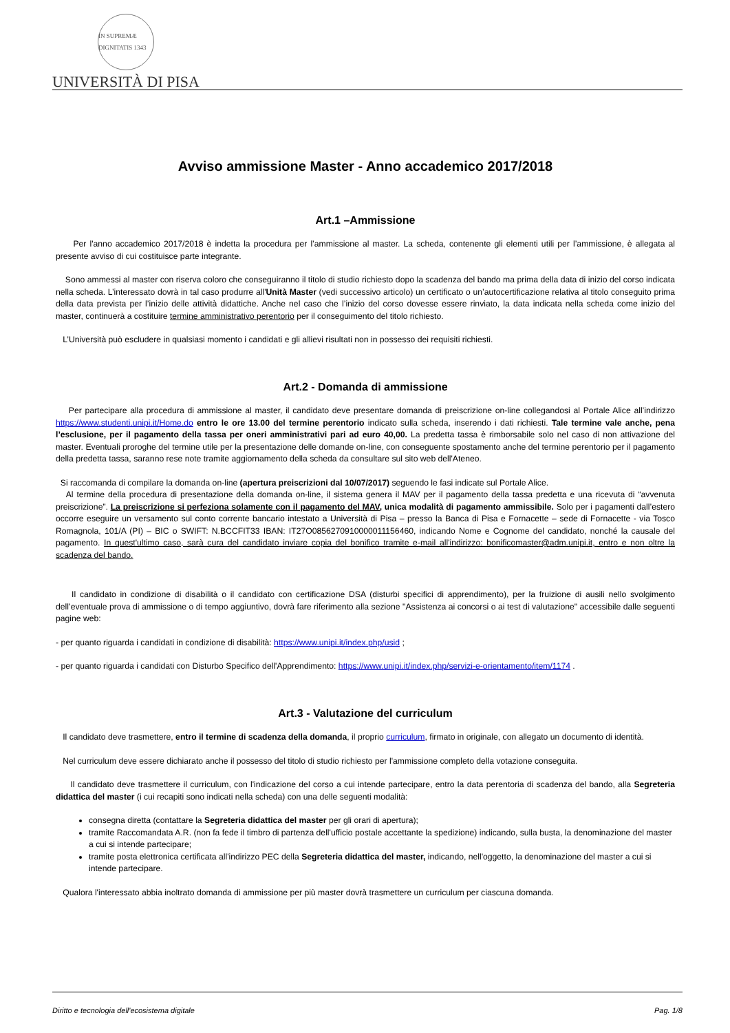IN SUPREMÆ DIGNITATIS 1343
UNIVERSITÀ DI PISA
Avviso ammissione Master - Anno accademico 2017/2018
Art.1 –Ammissione
Per l'anno accademico 2017/2018 è indetta la procedura per l’ammissione al master. La scheda, contenente gli elementi utili per l’ammissione, è allegata al presente avviso di cui costituisce parte integrante.
Sono ammessi al master con riserva coloro che conseguiranno il titolo di studio richiesto dopo la scadenza del bando ma prima della data di inizio del corso indicata nella scheda. L’interessato dovrà in tal caso produrre all'Unità Master (vedi successivo articolo) un certificato o un’autocertificazione relativa al titolo conseguito prima della data prevista per l’inizio delle attività didattiche. Anche nel caso che l’inizio del corso dovesse essere rinviato, la data indicata nella scheda come inizio del master, continuerà a costituire termine amministrativo perentorio per il conseguimento del titolo richiesto.
L’Università può escludere in qualsiasi momento i candidati e gli allievi risultati non in possesso dei requisiti richiesti.
Art.2 - Domanda di ammissione
Per partecipare alla procedura di ammissione al master, il candidato deve presentare domanda di preiscrizione on-line collegandosi al Portale Alice all’indirizzo https://www.studenti.unipi.it/Home.do entro le ore 13.00 del termine perentorio indicato sulla scheda, inserendo i dati richiesti. Tale termine vale anche, pena l’esclusione, per il pagamento della tassa per oneri amministrativi pari ad euro 40,00. La predetta tassa è rimborsabile solo nel caso di non attivazione del master. Eventuali proroghe del termine utile per la presentazione delle domande on-line, con conseguente spostamento anche del termine perentorio per il pagamento della predetta tassa, saranno rese note tramite aggiornamento della scheda da consultare sul sito web dell'Ateneo.
Si raccomanda di compilare la domanda on-line (apertura preiscrizioni dal 10/07/2017) seguendo le fasi indicate sul Portale Alice.
Al termine della procedura di presentazione della domanda on-line, il sistema genera il MAV per il pagamento della tassa predetta e una ricevuta di “avvenuta preiscrizione”. La preiscrizione si perfeziona solamente con il pagamento del MAV, unica modalità di pagamento ammissibile. Solo per i pagamenti dall’estero occorre eseguire un versamento sul conto corrente bancario intestato a Università di Pisa – presso la Banca di Pisa e Fornacette – sede di Fornacette - via Tosco Romagnola, 101/A (PI) – BIC o SWIFT: N.BCCFIT33 IBAN: IT27O0856270910000011156460, indicando Nome e Cognome del candidato, nonché la causale del pagamento. In quest'ultimo caso, sarà cura del candidato inviare copia del bonifico tramite e-mail all'indirizzo: bonificomaster@adm.unipi.it, entro e non oltre la scadenza del bando.
Il candidato in condizione di disabilità o il candidato con certificazione DSA (disturbi specifici di apprendimento), per la fruizione di ausili nello svolgimento dell’eventuale prova di ammissione o di tempo aggiuntivo, dovrà fare riferimento alla sezione "Assistenza ai concorsi o ai test di valutazione" accessibile dalle seguenti pagine web:
- per quanto riguarda i candidati in condizione di disabilità: https://www.unipi.it/index.php/usid ;
- per quanto riguarda i candidati con Disturbo Specifico dell'Apprendimento: https://www.unipi.it/index.php/servizi-e-orientamento/item/1174 .
Art.3 - Valutazione del curriculum
Il candidato deve trasmettere, entro il termine di scadenza della domanda, il proprio curriculum, firmato in originale, con allegato un documento di identità.
Nel curriculum deve essere dichiarato anche il possesso del titolo di studio richiesto per l'ammissione completo della votazione conseguita.
Il candidato deve trasmettere il curriculum, con l'indicazione del corso a cui intende partecipare, entro la data perentoria di scadenza del bando, alla Segreteria didattica del master (i cui recapiti sono indicati nella scheda) con una delle seguenti modalità:
consegna diretta (contattare la Segreteria didattica del master per gli orari di apertura);
tramite Raccomandata A.R. (non fa fede il timbro di partenza dell'ufficio postale accettante la spedizione) indicando, sulla busta, la denominazione del master a cui si intende partecipare;
tramite posta elettronica certificata all'indirizzo PEC della Segreteria didattica del master, indicando, nell'oggetto, la denominazione del master a cui si intende partecipare.
Qualora l'interessato abbia inoltrato domanda di ammissione per più master dovrà trasmettere un curriculum per ciascuna domanda.
Diritto e tecnologia dell'ecosistema digitale Pag. 1/8